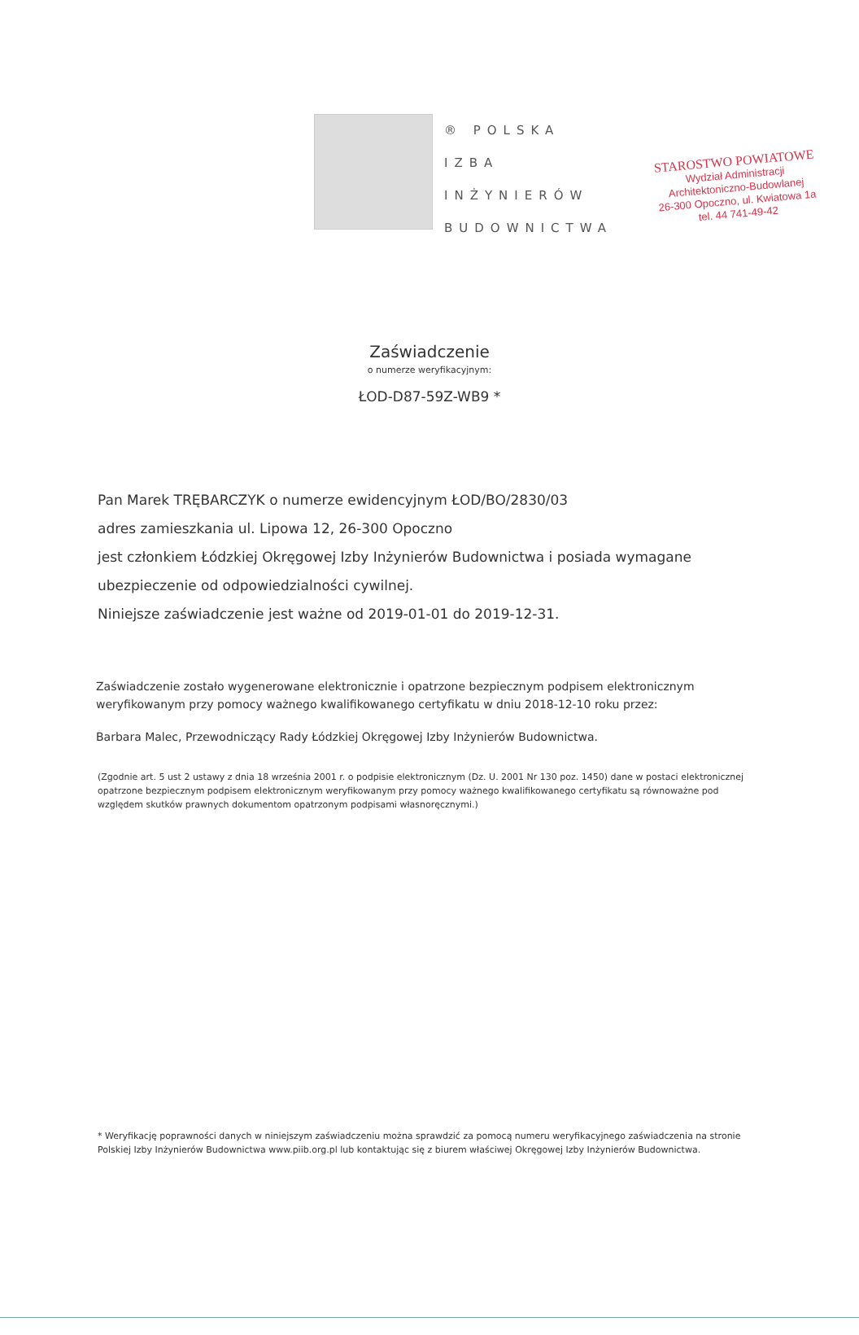STAROSTWO POWIATOWE
Wydział Administracji
Architektoniczno-Budowlanej
26-300 Opoczno, ul. Kwiatowa 1a
tel. 44 741-49-42
® POLSKA
IZBA
INŻYNIERÓW
BUDOWNICTWA
Zaświadczenie
o numerze weryfikacyjnym:
ŁOD-D87-59Z-WB9 *
Pan Marek TRĘBARCZYK o numerze ewidencyjnym ŁOD/BO/2830/03
adres zamieszkania ul. Lipowa 12, 26-300 Opoczno
jest członkiem Łódzkiej Okręgowej Izby Inżynierów Budownictwa i posiada wymagane ubezpieczenie od odpowiedzialności cywilnej.
Niniejsze zaświadczenie jest ważne od 2019-01-01 do 2019-12-31.
Zaświadczenie zostało wygenerowane elektronicznie i opatrzone bezpiecznym podpisem elektronicznym weryfikowanym przy pomocy ważnego kwalifikowanego certyfikatu w dniu 2018-12-10 roku przez:
Barbara Malec, Przewodniczący Rady Łódzkiej Okręgowej Izby Inżynierów Budownictwa.
(Zgodnie art. 5 ust 2 ustawy z dnia 18 września 2001 r. o podpisie elektronicznym (Dz. U. 2001 Nr 130 poz. 1450) dane w postaci elektronicznej opatrzone bezpiecznym podpisem elektronicznym weryfikowanym przy pomocy ważnego kwalifikowanego certyfikatu są równoważne pod względem skutków prawnych dokumentom opatrzonym podpisami własnoręcznymi.)
* Weryfikację poprawności danych w niniejszym zaświadczeniu można sprawdzić za pomocą numeru weryfikacyjnego zaświadczenia na stronie Polskiej Izby Inżynierów Budownictwa www.piib.org.pl lub kontaktując się z biurem właściwej Okręgowej Izby Inżynierów Budownictwa.